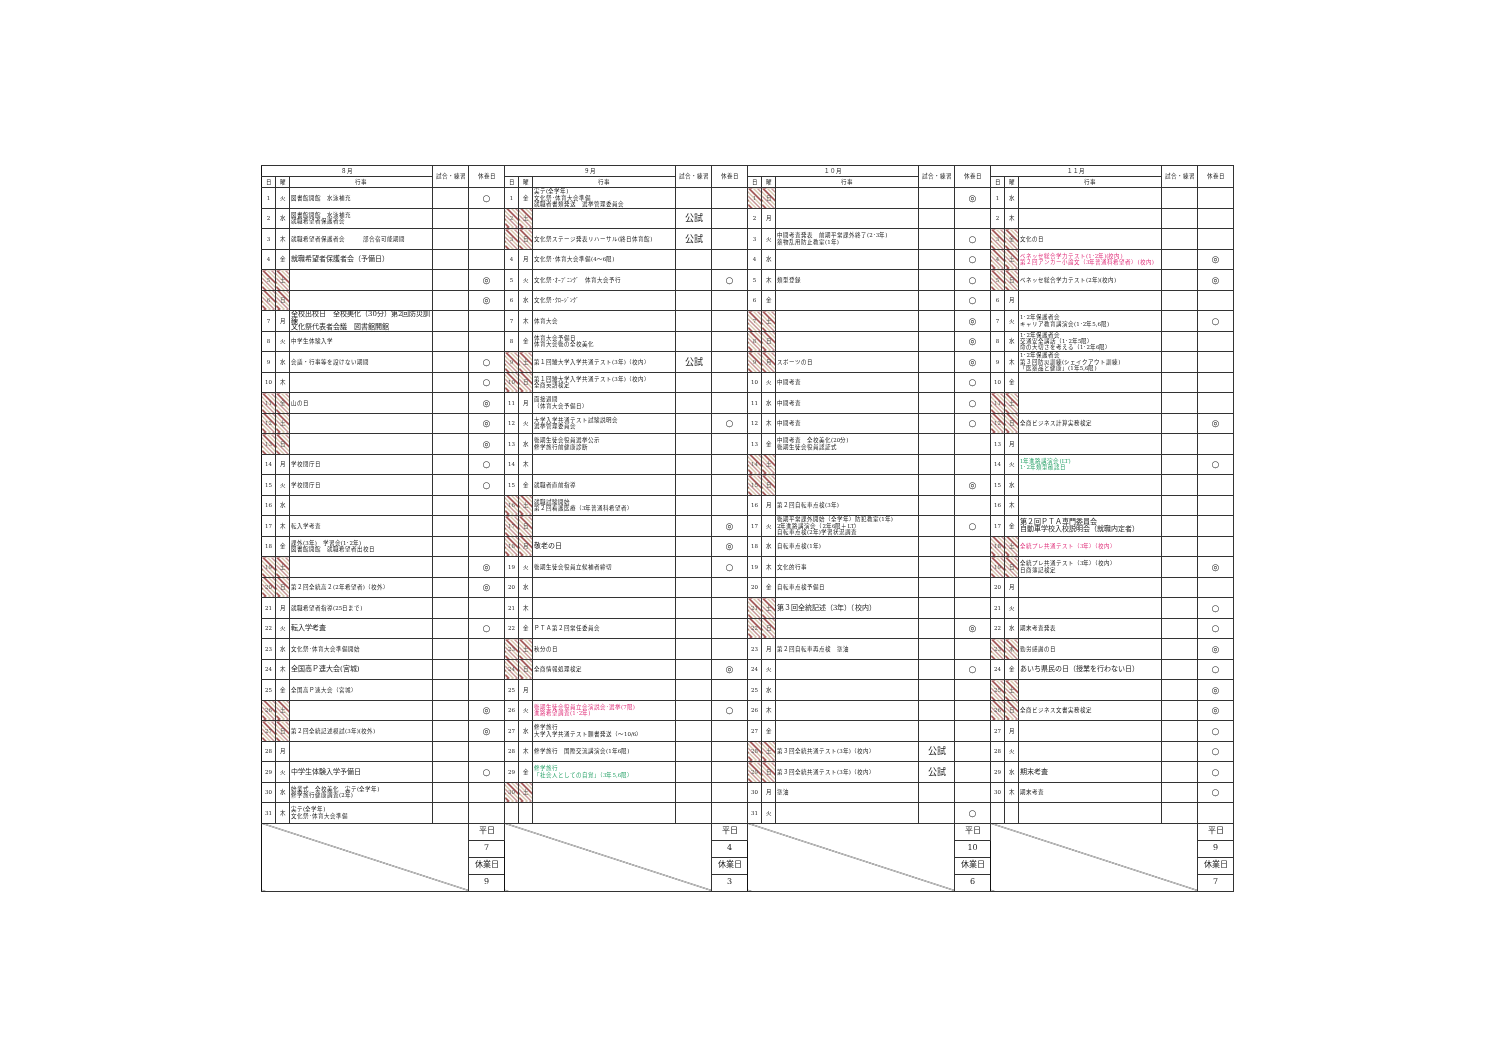| ８月 | | | 試合・練習 | 休養日 | ９月 | | | 試合・練習 | 休養日 | １０月 | | | 試合・練習 | 休養日 | １１月 | | | 試合・練習 | 休養日 |
| --- | --- | --- | --- | --- | --- | --- | --- | --- | --- | --- | --- | --- | --- | --- | --- | --- | --- | --- | --- |
| 日 | 曜 | 行事 | | | 日 | 曜 | 行事 | | | 日 | 曜 | 行事 | | | 日 | 曜 | 行事 | | |
| 1 | 火 | 図書館開館 水泳補充 | | ○ | 1 | 金 | 実テ(全学年) 文化祭･体育大会準備 就職者書類発送 選挙管理委員会 | | | 1 | 日 | | | ◎ | 1 | 水 | | | |
| 2 | 水 | 図書館開館 水泳補充 就職希望者保護者会 | | | 2 | 土 | | 公試 | | 2 | 月 | | | | 2 | 木 | | | |
| 3 | 木 | 就職希望者保護者会 部合宿可能期間 | | | 3 | 日 | 文化祭ステージ発表リハーサル(終日体育館) | 公試 | | 3 | 火 | 中間考査発表 前期平常課外終了(2･3年) 薬物乱用防止教室(1年) | | ○ | 3 | 金 | 文化の日 | | |
| 4 | 金 | 就職希望者保護者会（予備日） | | | 4 | 月 | 文化祭･体育大会準備(4～6限) | | | 4 | 水 | | | ○ | 4 | 土 | ベネッセ総合学力テスト(1･2年)(校内) 第２回アンカー小論文（3年普通科希望者）(校内) | | ◎ |
| 5 | 土 | | | ◎ | 5 | 火 | 文化祭･ｵｰﾌﾟﾆﾝｸﾞ 体育大会予行 | | ○ | 5 | 木 | 類型登録 | | ○ | 5 | 日 | ベネッセ総合学力テスト(2年)(校内) | | ◎ |
| 6 | 日 | | | ◎ | 6 | 水 | 文化祭･ｸﾛｰｼﾞﾝｸﾞ | | | 6 | 金 | | | ○ | 6 | 月 | | | |
| 7 | 月 | 全校出校日 全校美化（30分）第2回防災訓練 文化祭代表者会議 図書館開館 | | | 7 | 木 | 体育大会 | | | 7 | 土 | | | ◎ | 7 | 火 | 1･2年保護者会 キャリア教育講演会(1･2年5,6限) | | ○ |
| 8 | 火 | 中学生体験入学 | | | 8 | 金 | 体育大会予備日 体育大会後の全校美化 | | | 8 | 日 | | | ◎ | 8 | 水 | 1･2年保護者会 交通安全講話（1･2年5限） 命の大切さを考える（1･2年6限） | | |
| 9 | 水 | 会議・行事等を設けない期間 | | ○ | 9 | 土 | 第１回駿大学入学共通テスト(3年)（校内） | 公試 | | 9 | 月 | スポーツの日 | | ◎ | 9 | 木 | 1･2年保護者会 第３回防災訓練(シェイクアウト訓練) 「医薬品と健康」(1年5,6限) | | |
| 10 | 木 | | | ○ | 10 | 日 | 第１回駿大学入学共通テスト(3年)（校内） 全商英語検定 | | | 10 | 火 | 中間考査 | | ○ | 10 | 金 | | | |
| 11 | 金 | 山の日 | | ◎ | 11 | 月 | 面接週間 （体育大会予備日） | | | 11 | 水 | 中間考査 | | ○ | 11 | 土 | | | |
| 12 | 土 | | | ◎ | 12 | 火 | 大学入学共通テスト試験説明会 選挙管理委員会 | | ○ | 12 | 木 | 中間考査 | | ○ | 12 | 日 | 全商ビジネス計算実務検定 | | ◎ |
| 13 | 日 | | | ◎ | 13 | 水 | 後期生徒会役員選挙公示 修学旅行前健康診断 | | | 13 | 金 | 中間考査 全校美化(20分) 後期生徒会役員認証式 | | | 13 | 月 | | | |
| 14 | 月 | 学校閉庁日 | | ○ | 14 | 木 | | | | 14 | 土 | | | | 14 | 火 | 1年進路講演会(LT) 1･2年類型確認日 | | ○ |
| 15 | 火 | 学校閉庁日 | | ○ | 15 | 金 | 就職者直前指導 | | | 15 | 日 | | | ◎ | 15 | 水 | | | |
| 16 | 水 | | | | 16 | 土 | 就職試験開始 第２回看護医療（3年普通科希望者） | | | 16 | 月 | 第２回自転車点検(3年) | | | 16 | 木 | | | |
| 17 | 木 | 転入学考査 | | | 17 | 日 | | | ◎ | 17 | 火 | 後期平常課外開始（全学年）防犯教室(1年) 2年進路講演会（2年6限＋LT） 自転車点検(2年)学習状況調査 | | ○ | 17 | 金 | 第２回ＰＴＡ専門委員会 自動車学校入校説明会（就職内定者） | | |
| 18 | 金 | 課外(3年) 学習会(1･2年) 図書館開館 就職希望者出校日 | | | 18 | 月 | 敬老の日 | | ◎ | 18 | 水 | 自転車点検(1年) | | | 18 | 土 | 全統プレ共通テスト（3年）（校内） | | |
| 19 | 土 | | | ◎ | 19 | 火 | 後期生徒会役員立候補者締切 | | ○ | 19 | 木 | 文化的行事 | | | 19 | 日 | 全統プレ共通テスト（3年）（校内） 日商簿記検定 | | ◎ |
| 20 | 日 | 第２回全統高２(2年希望者)（校外） | | ◎ | 20 | 水 | | | | 20 | 金 | 自転車点検予備日 | | | 20 | 月 | | | |
| 21 | 月 | 就職希望者指導(25日まで) | | | 21 | 木 | | | | 21 | 土 | 第３回全統記述（3年）（校内） | | | 21 | 火 | | | ○ |
| 22 | 火 | 転入学考査 | | ○ | 22 | 金 | ＰＴＡ第２回常任委員会 | | | 22 | 日 | | | ◎ | 22 | 水 | 期末考査発表 | | ○ |
| 23 | 水 | 文化祭･体育大会準備開始 | | | 23 | 土 | 秋分の日 | | | 23 | 月 | 第２回自転車再点検 塗油 | | | 23 | 木 | 勤労感謝の日 | | ◎ |
| 24 | 木 | 全国高Ｐ連大会(宮城) | | | 24 | 日 | 全商情報処理検定 | | ◎ | 24 | 火 | | | ○ | 24 | 金 | あいち県民の日（授業を行わない日） | | ○ |
| 25 | 金 | 全国高Ｐ連大会（宮城） | | | 25 | 月 | | | | 25 | 水 | | | | 25 | 土 | | | ◎ |
| 26 | 土 | | | ◎ | 26 | 火 | 後期生徒会役員立会演説会･選挙(7限) 進路希望調査(1･2年) | | ○ | 26 | 木 | | | | 26 | 日 | 全商ビジネス文書実務検定 | | ◎ |
| 27 | 日 | 第２回全統記述模試(3年)(校外) | | ◎ | 27 | 水 | 修学旅行 大学入学共通テスト願書発送（～10/6） | | | 27 | 金 | | | | 27 | 月 | | | ○ |
| 28 | 月 | | | | 28 | 木 | 修学旅行 国際交流講演会(1年6限) | | | 28 | 土 | 第３回全統共通テスト(3年)（校内） | 公試 | | 28 | 火 | | | ○ |
| 29 | 火 | 中学生体験入学予備日 | | ○ | 29 | 金 | 修学旅行 「社会人としての自覚」（3年5,6限） | | | 29 | 日 | 第３回全統共通テスト(3年)（校内） | 公試 | | 29 | 水 | 期末考査 | | ○ |
| 30 | 水 | 始業式 全校美化 実テ(全学年) 修学旅行健康調査(2年) | | | 30 | 土 | | | | 30 | 月 | 塗油 | | | 30 | 木 | 期末考査 | | ○ |
| 31 | 木 | 実テ(全学年) 文化祭･体育大会準備 | | | | | | | | 31 | 火 | | | ○ | | | | | |
| | | | | 平日 | | | | | 平日 | | | | | 平日 | | | | | 平日 |
| | | | | 7 | | | | | 4 | | | | | 10 | | | | | 9 |
| | | | | 休業日 | | | | | 休業日 | | | | | 休業日 | | | | | 休業日 |
| | | | | 9 | | | | | 3 | | | | | 6 | | | | | 7 |